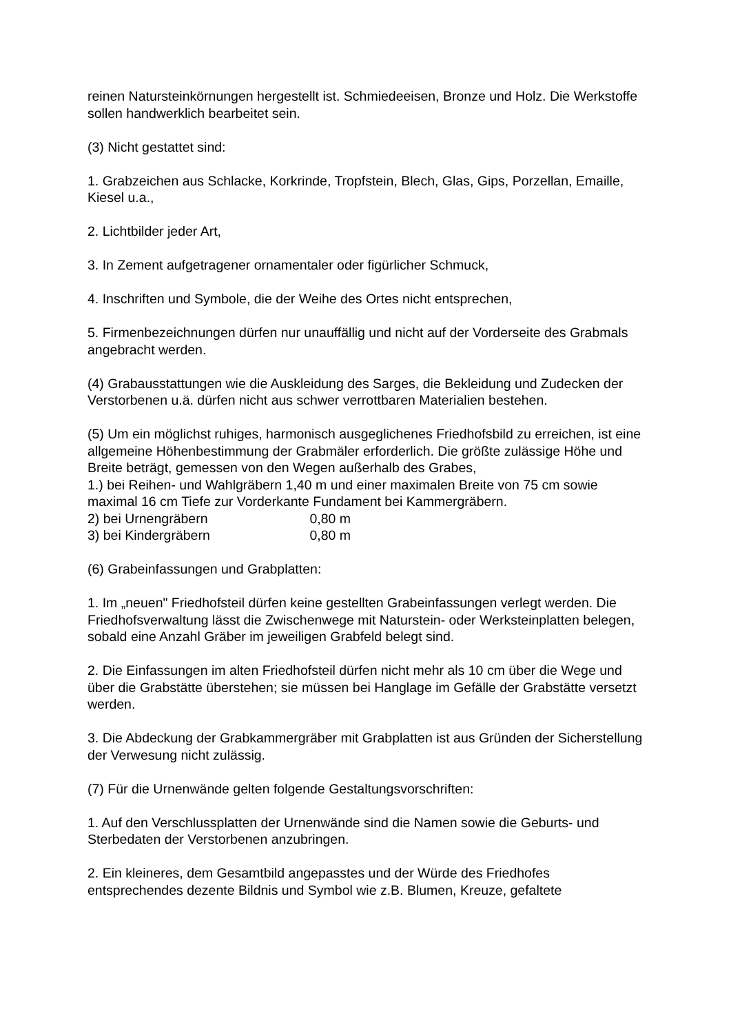reinen Natursteinkörnungen hergestellt ist. Schmiedeeisen, Bronze und Holz. Die Werkstoffe sollen handwerklich bearbeitet sein.
(3) Nicht gestattet sind:
1. Grabzeichen aus Schlacke, Korkrinde, Tropfstein, Blech, Glas, Gips, Porzellan, Emaille, Kiesel u.a.,
2. Lichtbilder jeder Art,
3. In Zement aufgetragener ornamentaler oder figürlicher Schmuck,
4. Inschriften und Symbole, die der Weihe des Ortes nicht entsprechen,
5. Firmenbezeichnungen dürfen nur unauffällig und nicht auf der Vorderseite des Grabmals angebracht werden.
(4) Grabausstattungen wie die Auskleidung des Sarges, die Bekleidung und Zudecken der Verstorbenen u.ä. dürfen nicht aus schwer verrottbaren Materialien bestehen.
(5) Um ein möglichst ruhiges, harmonisch ausgeglichenes Friedhofsbild zu erreichen, ist eine allgemeine Höhenbestimmung der Grabmäler erforderlich. Die größte zulässige Höhe und Breite beträgt, gemessen von den Wegen außerhalb des Grabes,
1.) bei Reihen- und Wahlgräbern 1,40 m und einer maximalen Breite von 75 cm sowie maximal 16 cm Tiefe zur Vorderkante Fundament bei Kammergräbern.
2) bei Urnengräbern 0,80 m
3) bei Kindergräbern 0,80 m
(6) Grabeinfassungen und Grabplatten:
1. Im „neuen" Friedhofsteil dürfen keine gestellten Grabeinfassungen verlegt werden. Die Friedhofsverwaltung lässt die Zwischenwege mit Naturstein- oder Werksteinplatten belegen, sobald eine Anzahl Gräber im jeweiligen Grabfeld belegt sind.
2. Die Einfassungen im alten Friedhofsteil dürfen nicht mehr als 10 cm über die Wege und über die Grabstätte überstehen; sie müssen bei Hanglage im Gefälle der Grabstätte versetzt werden.
3. Die Abdeckung der Grabkammergräber mit Grabplatten ist aus Gründen der Sicherstellung der Verwesung nicht zulässig.
(7) Für die Urnenwände gelten folgende Gestaltungsvorschriften:
1. Auf den Verschlussplatten der Urnenwände sind die Namen sowie die Geburts- und Sterbedaten der Verstorbenen anzubringen.
2. Ein kleineres, dem Gesamtbild angepasstes und der Würde des Friedhofes entsprechendes dezente Bildnis und Symbol wie z.B. Blumen, Kreuze, gefaltete